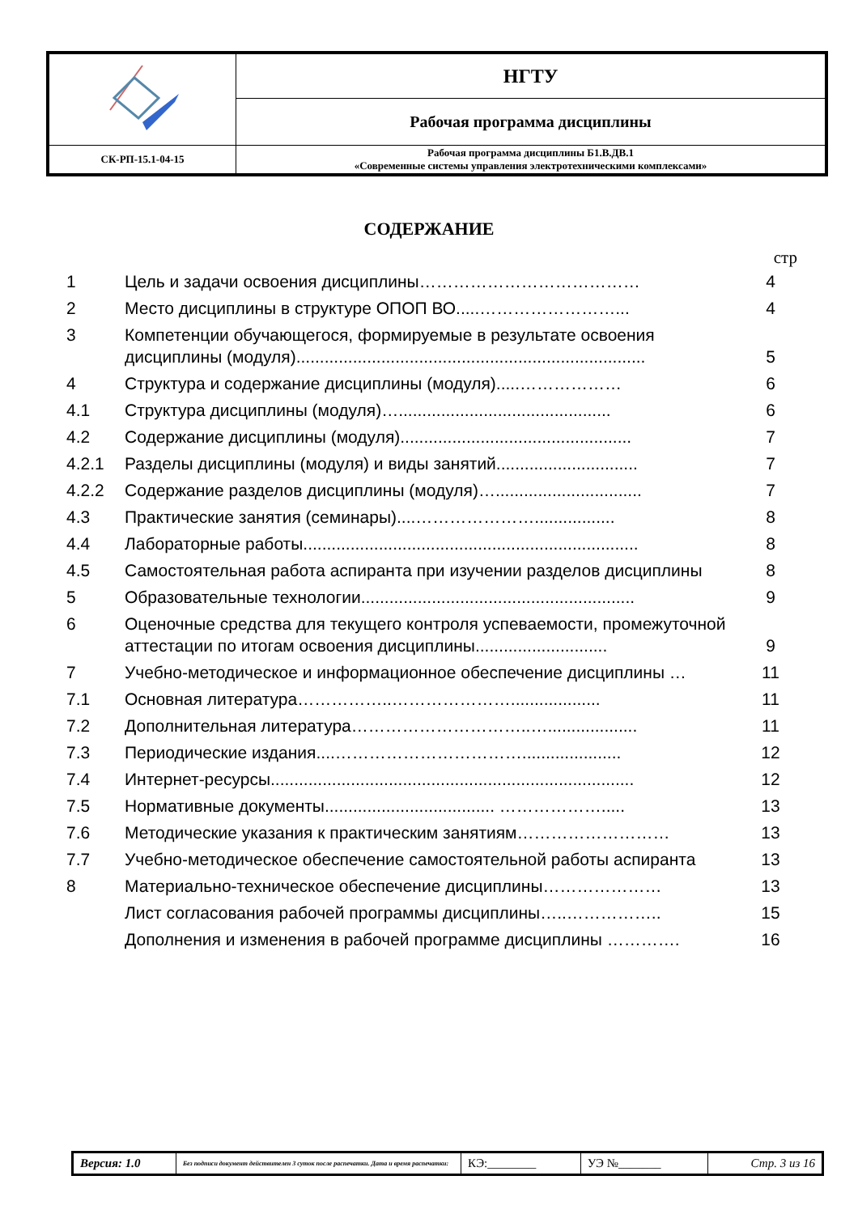| | НГТУ |
| | Рабочая программа дисциплины |
| СК-РП-15.1-04-15 | Рабочая программа дисциплины Б1.В.ДВ.1 «Современные системы управления электротехническими комплексами» |
СОДЕРЖАНИЕ
стр
| 1 | Цель и задачи освоения дисциплины………………………………… | 4 |
| 2 | Место дисциплины в структуре ОПОП ВО.....……………………... | 4 |
| 3 | Компетенции обучающегося, формируемые в результате освоения дисциплины (модуля).......................................................................... | 5 |
| 4 | Структура и содержание дисциплины (модуля).....……………… | 6 |
| 4.1 | Структура дисциплины (модуля)…............................................. | 6 |
| 4.2 | Содержание дисциплины (модуля)................................................. | 7 |
| 4.2.1 | Разделы дисциплины (модуля) и виды занятий.............................. | 7 |
| 4.2.2 | Содержание разделов дисциплины (модуля)…............................... | 7 |
| 4.3 | Практические занятия (семинары)....…………………................. | 8 |
| 4.4 | Лабораторные работы....................................................................... | 8 |
| 4.5 | Самостоятельная работа аспиранта при изучении разделов дисциплины | 8 |
| 5 | Образовательные технологии.......................................................... | 9 |
| 6 | Оценочные средства для текущего контроля успеваемости, промежуточной аттестации по итогам освоения дисциплины............................ | 9 |
| 7 | Учебно-методическое и информационное обеспечение дисциплины … | 11 |
| 7.1 | Основная литература……………..…………………................... | 11 |
| 7.2 | Дополнительная литература…………………………..…................... | 11 |
| 7.3 | Периодические издания....……………………………..................... | 12 |
| 7.4 | Интернет-ресурсы............................................................................. | 12 |
| 7.5 | Нормативные документы.................................... ………………..... | 13 |
| 7.6 | Методические указания к практическим занятиям……………………… | 13 |
| 7.7 | Учебно-методическое обеспечение самостоятельной работы аспиранта | 13 |
| 8 | Материально-техническое обеспечение дисциплины………………… | 13 |
| | Лист согласования рабочей программы дисциплины…..…………….. | 15 |
| | Дополнения и изменения в рабочей программе дисциплины …………. | 16 |
| Версия: 1.0 | Без подписи документ действителен 3 суток после распечатки. Дата и время распечатки: | КЭ:________ | УЭ №_______ | Стр. 3 из 16 |